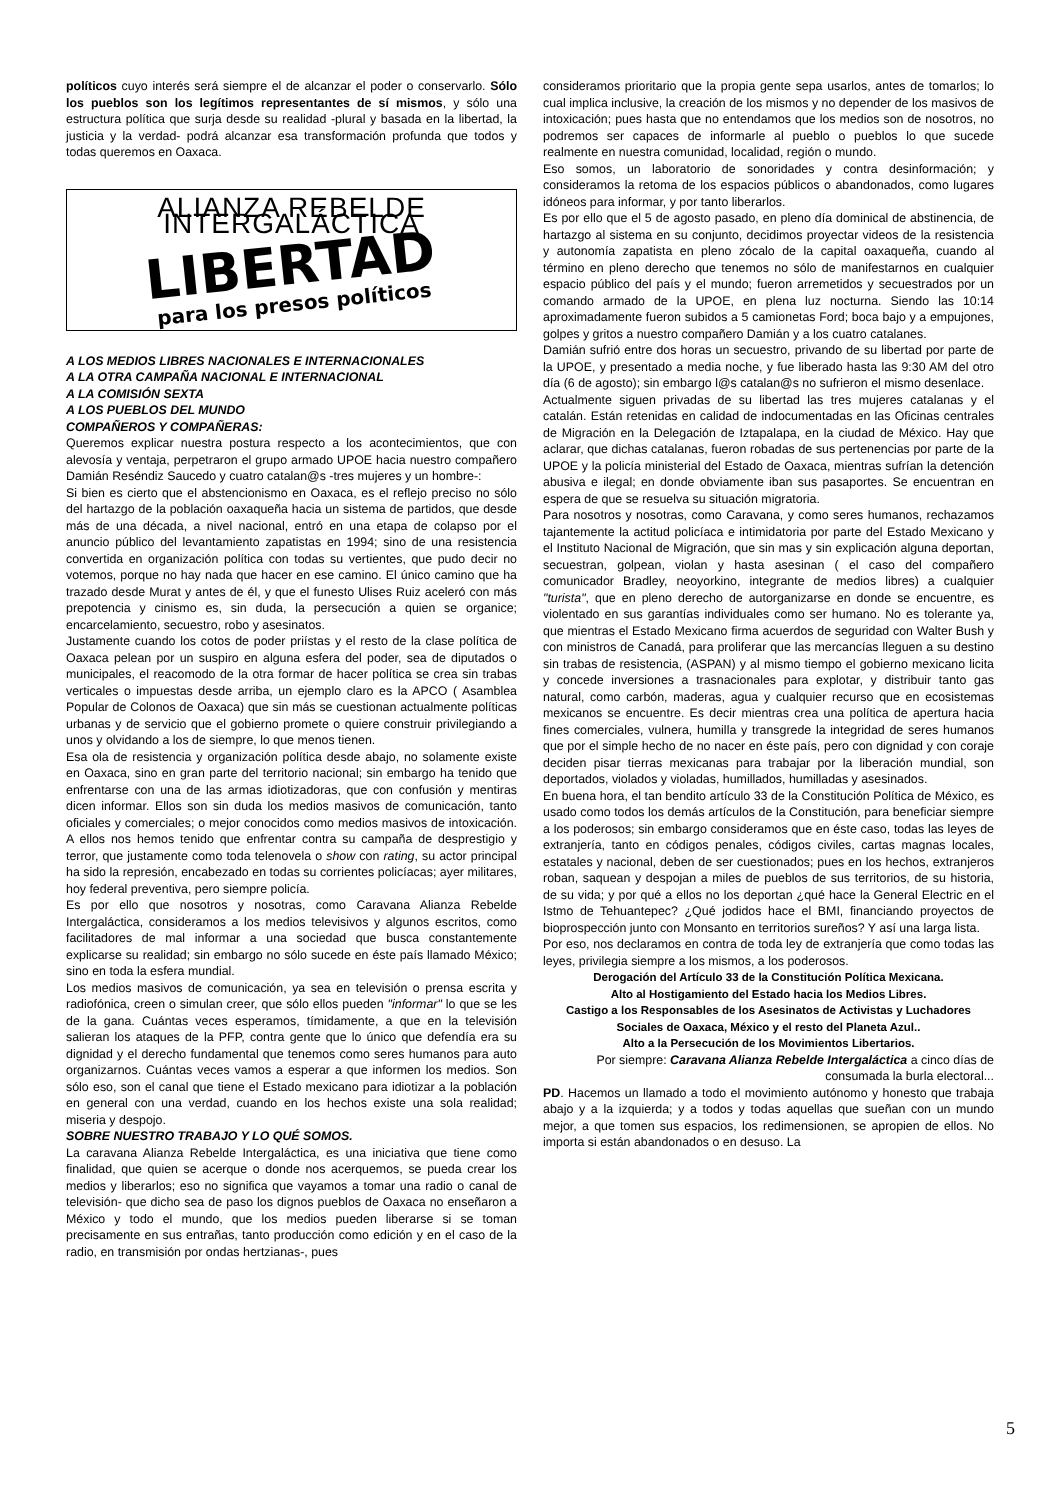políticos cuyo interés será siempre el de alcanzar el poder o conservarlo. Sólo los pueblos son los legítimos representantes de sí mismos, y sólo una estructura política que surja desde su realidad -plural y basada en la libertad, la justicia y la verdad- podrá alcanzar esa transformación profunda que todos y todas queremos en Oaxaca.
ALIANZA REBELDE INTERGALÁCTICA
LIBERTAD para los presos políticos
A LOS MEDIOS LIBRES NACIONALES E INTERNACIONALES
A LA OTRA CAMPAÑA NACIONAL E INTERNACIONAL
A LA COMISIÓN SEXTA
A LOS PUEBLOS DEL MUNDO
COMPAÑEROS Y COMPAÑERAS:
Queremos explicar nuestra postura respecto a los acontecimientos, que con alevosía y ventaja, perpetraron el grupo armado UPOE hacia nuestro compañero Damián Reséndiz Saucedo y cuatro catalan@s -tres mujeres y un hombre-:
Si bien es cierto que el abstencionismo en Oaxaca, es el reflejo preciso no sólo del hartazgo de la población oaxaqueña hacia un sistema de partidos, que desde más de una década, a nivel nacional, entró en una etapa de colapso por el anuncio público del levantamiento zapatistas en 1994; sino de una resistencia convertida en organización política con todas su vertientes, que pudo decir no votemos, porque no hay nada que hacer en ese camino. El único camino que ha trazado desde Murat y antes de él, y que el funesto Ulises Ruiz aceleró con más prepotencia y cinismo es, sin duda, la persecución a quien se organice; encarcelamiento, secuestro, robo y asesinatos.
Justamente cuando los cotos de poder priístas y el resto de la clase política de Oaxaca pelean por un suspiro en alguna esfera del poder, sea de diputados o municipales, el reacomodo de la otra formar de hacer política se crea sin trabas verticales o impuestas desde arriba, un ejemplo claro es la APCO ( Asamblea Popular de Colonos de Oaxaca) que sin más se cuestionan actualmente políticas urbanas y de servicio que el gobierno promete o quiere construir privilegiando a unos y olvidando a los de siempre, lo que menos tienen.
Esa ola de resistencia y organización política desde abajo, no solamente existe en Oaxaca, sino en gran parte del territorio nacional; sin embargo ha tenido que enfrentarse con una de las armas idiotizadoras, que con confusión y mentiras dicen informar. Ellos son sin duda los medios masivos de comunicación, tanto oficiales y comerciales; o mejor conocidos como medios masivos de intoxicación. A ellos nos hemos tenido que enfrentar contra su campaña de desprestigio y terror, que justamente como toda telenovela o show con rating, su actor principal ha sido la represión, encabezado en todas su corrientes policíacas; ayer militares, hoy federal preventiva, pero siempre policía.
Es por ello que nosotros y nosotras, como Caravana Alianza Rebelde Intergaláctica, consideramos a los medios televisivos y algunos escritos, como facilitadores de mal informar a una sociedad que busca constantemente explicarse su realidad; sin embargo no sólo sucede en éste país llamado México; sino en toda la esfera mundial.
Los medios masivos de comunicación, ya sea en televisión o prensa escrita y radiofónica, creen o simulan creer, que sólo ellos pueden "informar" lo que se les de la gana. Cuántas veces esperamos, tímidamente, a que en la televisión salieran los ataques de la PFP, contra gente que lo único que defendía era su dignidad y el derecho fundamental que tenemos como seres humanos para auto organizarnos. Cuántas veces vamos a esperar a que informen los medios. Son sólo eso, son el canal que tiene el Estado mexicano para idiotizar a la población en general con una verdad, cuando en los hechos existe una sola realidad; miseria y despojo.
SOBRE NUESTRO TRABAJO Y LO QUÉ SOMOS.
La caravana Alianza Rebelde Intergaláctica, es una iniciativa que tiene como finalidad, que quien se acerque o donde nos acerquemos, se pueda crear los medios y liberarlos; eso no significa que vayamos a tomar una radio o canal de televisión- que dicho sea de paso los dignos pueblos de Oaxaca no enseñaron a México y todo el mundo, que los medios pueden liberarse si se toman precisamente en sus entrañas, tanto producción como edición y en el caso de la radio, en transmisión por ondas hertzianas-, pues
consideramos prioritario que la propia gente sepa usarlos, antes de tomarlos; lo cual implica inclusive, la creación de los mismos y no depender de los masivos de intoxicación; pues hasta que no entendamos que los medios son de nosotros, no podremos ser capaces de informarle al pueblo o pueblos lo que sucede realmente en nuestra comunidad, localidad, región o mundo.
Eso somos, un laboratorio de sonoridades y contra desinformación; y consideramos la retoma de los espacios públicos o abandonados, como lugares idóneos para informar, y por tanto liberarlos.
Es por ello que el 5 de agosto pasado, en pleno día dominical de abstinencia, de hartazgo al sistema en su conjunto, decidimos proyectar videos de la resistencia y autonomía zapatista en pleno zócalo de la capital oaxaqueña, cuando al término en pleno derecho que tenemos no sólo de manifestarnos en cualquier espacio público del país y el mundo; fueron arremetidos y secuestrados por un comando armado de la UPOE, en plena luz nocturna. Siendo las 10:14 aproximadamente fueron subidos a 5 camionetas Ford; boca bajo y a empujones, golpes y gritos a nuestro compañero Damián y a los cuatro catalanes.
Damián sufrió entre dos horas un secuestro, privando de su libertad por parte de la UPOE, y presentado a media noche, y fue liberado hasta las 9:30 AM del otro día (6 de agosto); sin embargo l@s catalan@s no sufrieron el mismo desenlace.
Actualmente siguen privadas de su libertad las tres mujeres catalanas y el catalán. Están retenidas en calidad de indocumentadas en las Oficinas centrales de Migración en la Delegación de Iztapalapa, en la ciudad de México. Hay que aclarar, que dichas catalanas, fueron robadas de sus pertenencias por parte de la UPOE y la policía ministerial del Estado de Oaxaca, mientras sufrían la detención abusiva e ilegal; en donde obviamente iban sus pasaportes. Se encuentran en espera de que se resuelva su situación migratoria.
Para nosotros y nosotras, como Caravana, y como seres humanos, rechazamos tajantemente la actitud policíaca e intimidatoria por parte del Estado Mexicano y el Instituto Nacional de Migración, que sin mas y sin explicación alguna deportan, secuestran, golpean, violan y hasta asesinan ( el caso del compañero comunicador Bradley, neoyorkino, integrante de medios libres) a cualquier "turista", que en pleno derecho de autorganizarse en donde se encuentre, es violentado en sus garantías individuales como ser humano. No es tolerante ya, que mientras el Estado Mexicano firma acuerdos de seguridad con Walter Bush y con ministros de Canadá, para proliferar que las mercancías lleguen a su destino sin trabas de resistencia, (ASPAN) y al mismo tiempo el gobierno mexicano licita y concede inversiones a trasnacionales para explotar, y distribuir tanto gas natural, como carbón, maderas, agua y cualquier recurso que en ecosistemas mexicanos se encuentre. Es decir mientras crea una política de apertura hacia fines comerciales, vulnera, humilla y transgrede la integridad de seres humanos que por el simple hecho de no nacer en éste país, pero con dignidad y con coraje deciden pisar tierras mexicanas para trabajar por la liberación mundial, son deportados, violados y violadas, humillados, humilladas y asesinados.
En buena hora, el tan bendito artículo 33 de la Constitución Política de México, es usado como todos los demás artículos de la Constitución, para beneficiar siempre a los poderosos; sin embargo consideramos que en éste caso, todas las leyes de extranjería, tanto en códigos penales, códigos civiles, cartas magnas locales, estatales y nacional, deben de ser cuestionados; pues en los hechos, extranjeros roban, saquean y despojan a miles de pueblos de sus territorios, de su historia, de su vida; y por qué a ellos no los deportan ¿qué hace la General Electric en el Istmo de Tehuantepec? ¿Qué jodidos hace el BMI, financiando proyectos de bioprospección junto con Monsanto en territorios sureños? Y así una larga lista.
Por eso, nos declaramos en contra de toda ley de extranjería que como todas las leyes, privilegia siempre a los mismos, a los poderosos.
Derogación del Artículo 33 de la Constitución Política Mexicana.
Alto al Hostigamiento del Estado hacia los Medios Libres.
Castigo a los Responsables de los Asesinatos de Activistas y Luchadores Sociales de Oaxaca, México y el resto del Planeta Azul..
Alto a la Persecución de los Movimientos Libertarios.
Por siempre: Caravana Alianza Rebelde Intergaláctica a cinco días de consumada la burla electoral...
PD. Hacemos un llamado a todo el movimiento autónomo y honesto que trabaja abajo y a la izquierda; y a todos y todas aquellas que sueñan con un mundo mejor, a que tomen sus espacios, los redimensionen, se apropien de ellos. No importa si están abandonados o en desuso. La
5